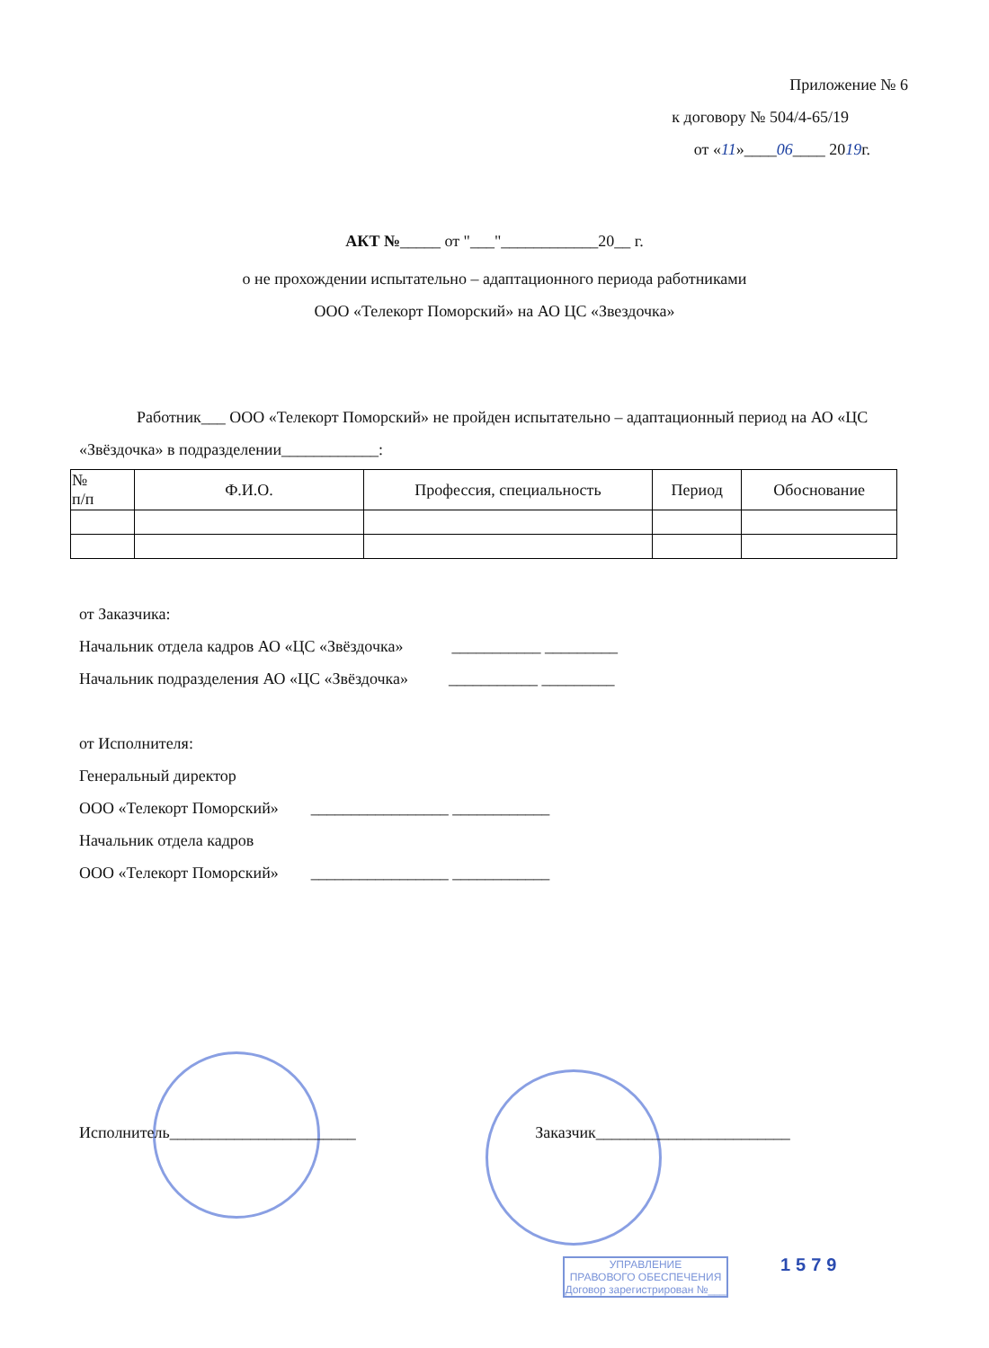Приложение № 6
к договору № 504/4-65/19
от «11»____06____ 2019г.
АКТ №_____ от "___"____________20__ г.
о не прохождении испытательно – адаптационного периода работниками
ООО «Телекорт Поморский» на АО ЦС «Звездочка»
Работник___ ООО «Телекорт Поморский» не пройден испытательно – адаптационный период на АО «ЦС «Звёздочка» в подразделении____________:
| № п/п | Ф.И.О. | Профессия, специальность | Период | Обоснование |
| --- | --- | --- | --- | --- |
от Заказчика:
Начальник отдела кадров АО «ЦС «Звёздочка» ___________ _________
Начальник подразделения АО «ЦС «Звёздочка» ___________ _________
от Исполнителя:
Генеральный директор
ООО «Телекорт Поморский» _________________ ____________
Начальник отдела кадров
ООО «Телекорт Поморский» _________________ ____________
Исполнитель_______________________ Заказчик________________________
УПРАВЛЕНИЕ
ПРАВОВОГО ОБЕСПЕЧЕНИЯ
Договор зарегистрирован №___
1579